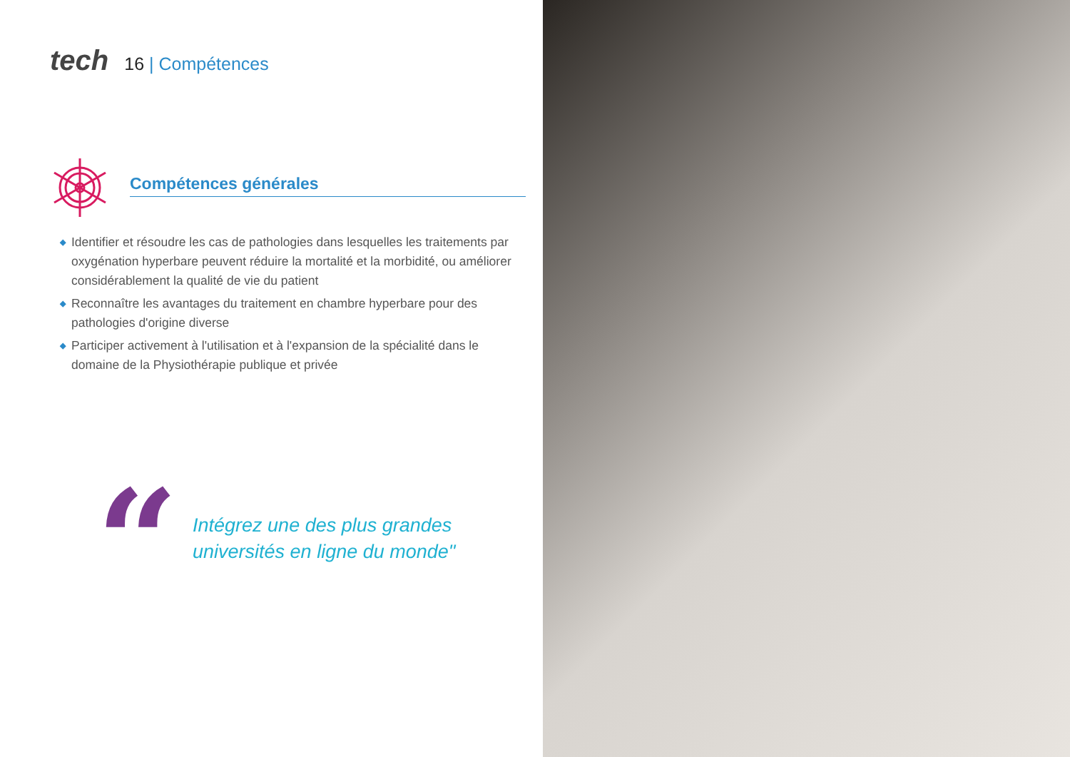tech
16 | Compétences
Compétences générales
◆ Identifier et résoudre les cas de pathologies dans lesquelles les traitements par oxygénation hyperbare peuvent réduire la mortalité et la morbidité, ou améliorer considérablement la qualité de vie du patient
◆ Reconnaître les avantages du traitement en chambre hyperbare pour des pathologies d'origine diverse
◆ Participer activement à l'utilisation et à l'expansion de la spécialité dans le domaine de la Physiothérapie publique et privée
“
Intégrez une des plus grandes
universités en ligne du monde"